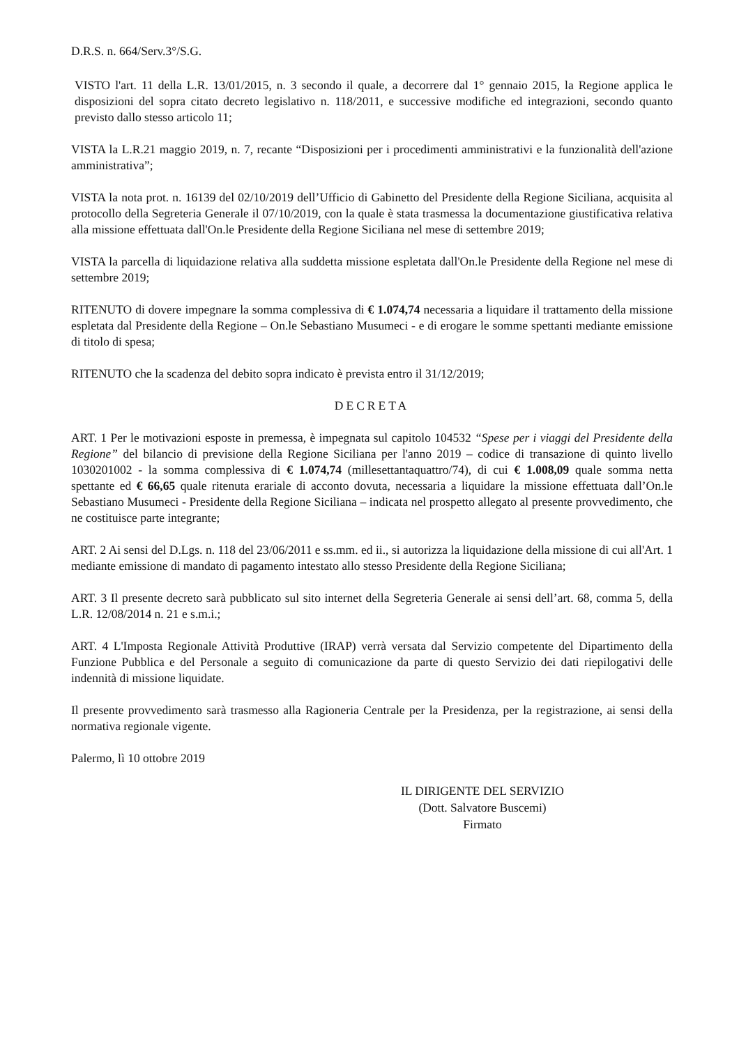D.R.S. n. 664/Serv.3°/S.G.
VISTO l'art. 11 della L.R. 13/01/2015, n. 3 secondo il quale, a decorrere dal 1° gennaio 2015, la Regione applica le disposizioni del sopra citato decreto legislativo n. 118/2011, e successive modifiche ed integrazioni, secondo quanto previsto dallo stesso articolo 11;
VISTA la L.R.21 maggio 2019, n. 7, recante “Disposizioni per i procedimenti amministrativi e la funzionalità dell'azione amministrativa”;
VISTA la nota prot. n. 16139 del 02/10/2019 dell’Ufficio di Gabinetto del Presidente della Regione Siciliana, acquisita al protocollo della Segreteria Generale il 07/10/2019, con la quale è stata trasmessa la documentazione giustificativa relativa alla missione effettuata dall'On.le Presidente della Regione Siciliana nel mese di settembre 2019;
VISTA la parcella di liquidazione relativa alla suddetta missione espletata dall'On.le Presidente della Regione nel mese di settembre 2019;
RITENUTO di dovere impegnare la somma complessiva di € 1.074,74 necessaria a liquidare il trattamento della missione espletata dal Presidente della Regione – On.le Sebastiano Musumeci - e di erogare le somme spettanti mediante emissione di titolo di spesa;
RITENUTO che la scadenza del debito sopra indicato è prevista entro il 31/12/2019;
DECRETA
ART. 1 Per le motivazioni esposte in premessa, è impegnata sul capitolo 104532 “Spese per i viaggi del Presidente della Regione” del bilancio di previsione della Regione Siciliana per l'anno 2019 – codice di transazione di quinto livello 1030201002 - la somma complessiva di € 1.074,74 (millesettantaquattro/74), di cui € 1.008,09 quale somma netta spettante ed € 66,65 quale ritenuta erariale di acconto dovuta, necessaria a liquidare la missione effettuata dall’On.le Sebastiano Musumeci - Presidente della Regione Siciliana – indicata nel prospetto allegato al presente provvedimento, che ne costituisce parte integrante;
ART. 2 Ai sensi del D.Lgs. n. 118 del 23/06/2011 e ss.mm. ed ii., si autorizza la liquidazione della missione di cui all'Art. 1 mediante emissione di mandato di pagamento intestato allo stesso Presidente della Regione Siciliana;
ART. 3 Il presente decreto sarà pubblicato sul sito internet della Segreteria Generale ai sensi dell’art. 68, comma 5, della L.R. 12/08/2014 n. 21 e s.m.i.;
ART. 4 L'Imposta Regionale Attività Produttive (IRAP) verrà versata dal Servizio competente del Dipartimento della Funzione Pubblica e del Personale a seguito di comunicazione da parte di questo Servizio dei dati riepilogativi delle indennità di missione liquidate.
Il presente provvedimento sarà trasmesso alla Ragioneria Centrale per la Presidenza, per la registrazione, ai sensi della normativa regionale vigente.
Palermo, lì 10 ottobre 2019
IL DIRIGENTE DEL SERVIZIO
(Dott. Salvatore Buscemi)
Firmato